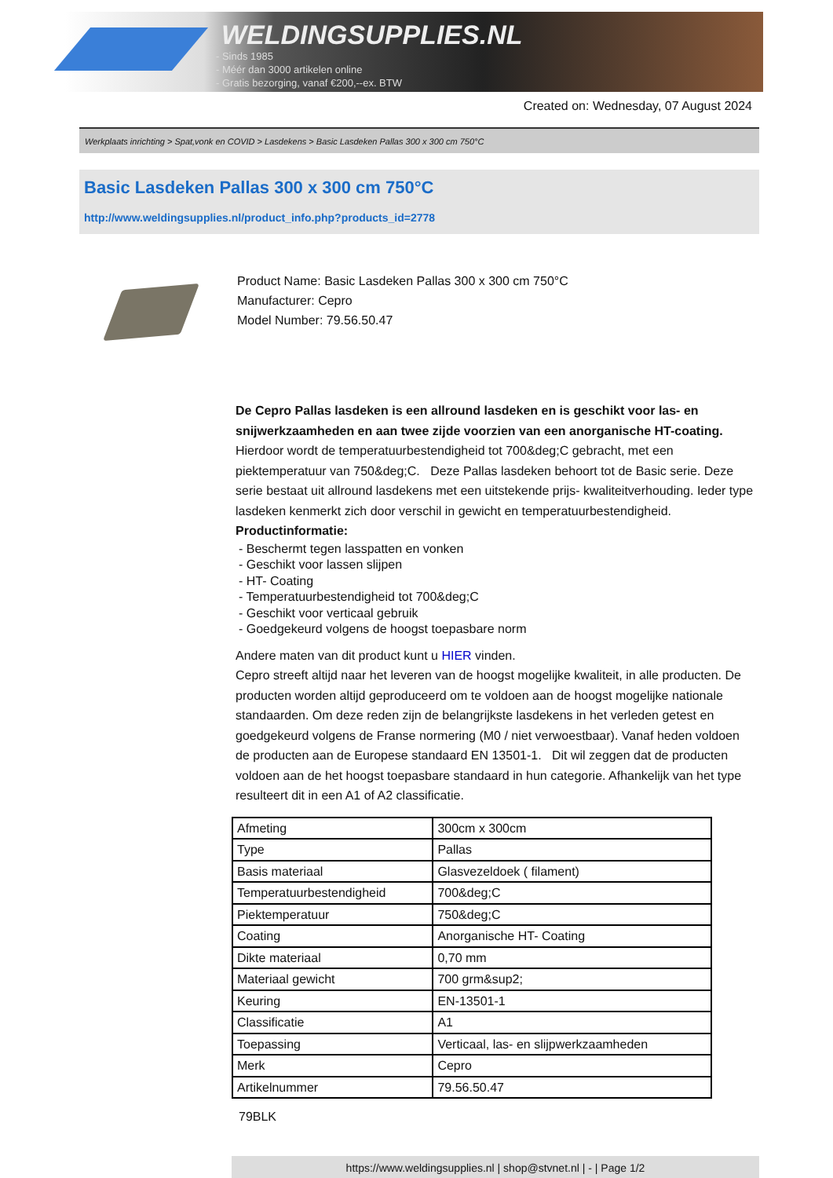WELDINGSUPPLIES.NL
- Sinds 1985
- Méér dan 3000 artikelen online
- Gratis bezorging, vanaf €200,--ex. BTW
Created on: Wednesday, 07 August 2024
Werkplaats inrichting > Spat,vonk en COVID > Lasdekens > Basic Lasdeken Pallas 300 x 300 cm 750°C
Basic Lasdeken Pallas 300 x 300 cm 750°C
http://www.weldingsupplies.nl/product_info.php?products_id=2778
Product Name: Basic Lasdeken Pallas 300 x 300 cm 750°C
Manufacturer: Cepro
Model Number: 79.56.50.47
De Cepro Pallas lasdeken is een allround lasdeken en is geschikt voor las- en snijwerkzaamheden en aan twee zijde voorzien van een anorganische HT-coating. Hierdoor wordt de temperatuurbestendigheid tot 700&deg;C gebracht, met een piektemperatuur van 750&deg;C. Deze Pallas lasdeken behoort tot de Basic serie. Deze serie bestaat uit allround lasdekens met een uitstekende prijs- kwaliteitverhouding. Ieder type lasdeken kenmerkt zich door verschil in gewicht en temperatuurbestendigheid.
Productinformatie:
- Beschermt tegen lasspatten en vonken
- Geschikt voor lassen slijpen
- HT- Coating
- Temperatuurbestendigheid tot 700&deg;C
- Geschikt voor verticaal gebruik
- Goedgekeurd volgens de hoogst toepasbare norm
Andere maten van dit product kunt u HIER vinden.
Cepro streeft altijd naar het leveren van de hoogst mogelijke kwaliteit, in alle producten. De producten worden altijd geproduceerd om te voldoen aan de hoogst mogelijke nationale standaarden. Om deze reden zijn de belangrijkste lasdekens in het verleden getest en goedgekeurd volgens de Franse normering (M0 / niet verwoestbaar). Vanaf heden voldoen de producten aan de Europese standaard EN 13501-1. Dit wil zeggen dat de producten voldoen aan de het hoogst toepasbare standaard in hun categorie. Afhankelijk van het type resulteert dit in een A1 of A2 classificatie.
| Afmeting | 300cm x 300cm |
| Type | Pallas |
| Basis materiaal | Glasvezeldoek ( filament) |
| Temperatuurbestendigheid | 700&deg;C |
| Piektemperatuur | 750&deg;C |
| Coating | Anorganische HT- Coating |
| Dikte materiaal | 0,70 mm |
| Materiaal gewicht | 700 grm&sup2; |
| Keuring | EN-13501-1 |
| Classificatie | A1 |
| Toepassing | Verticaal, las- en slijpwerkzaamheden |
| Merk | Cepro |
| Artikelnummer | 79.56.50.47 |
79BLK
https://www.weldingsupplies.nl | shop@stvnet.nl | - | Page 1/2